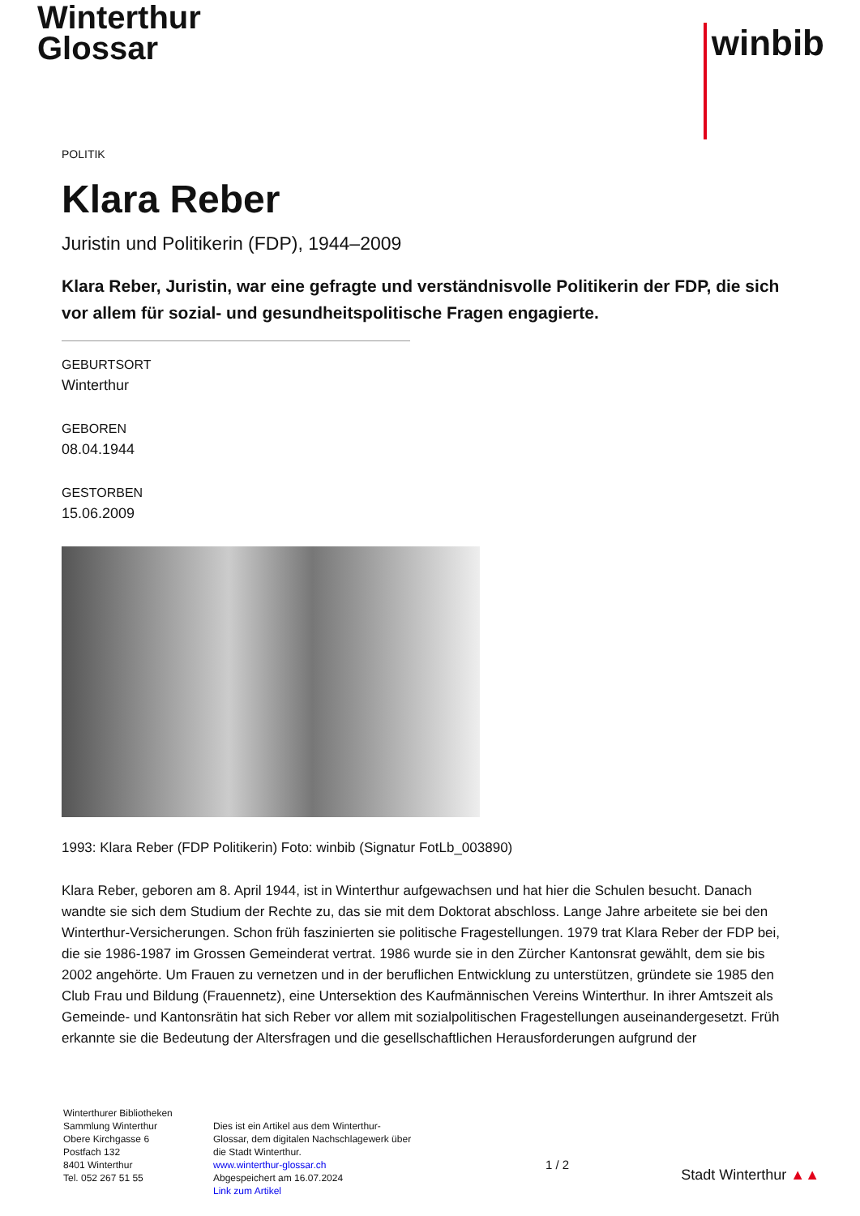Winterthur
Glossar
winbib
POLITIK
Klara Reber
Juristin und Politikerin (FDP), 1944–2009
Klara Reber, Juristin, war eine gefragte und verständnisvolle Politikerin der FDP, die sich vor allem für sozial- und gesundheitspolitische Fragen engagierte.
GEBURTSORT
Winterthur
GEBOREN
08.04.1944
GESTORBEN
15.06.2009
1993: Klara Reber (FDP Politikerin) Foto: winbib (Signatur FotLb_003890)
Klara Reber, geboren am 8. April 1944, ist in Winterthur aufgewachsen und hat hier die Schulen besucht. Danach wandte sie sich dem Studium der Rechte zu, das sie mit dem Doktorat abschloss. Lange Jahre arbeitete sie bei den Winterthur-Versicherungen. Schon früh faszinierten sie politische Fragestellungen. 1979 trat Klara Reber der FDP bei, die sie 1986-1987 im Grossen Gemeinderat vertrat. 1986 wurde sie in den Zürcher Kantonsrat gewählt, dem sie bis 2002 angehörte. Um Frauen zu vernetzen und in der beruflichen Entwicklung zu unterstützen, gründete sie 1985 den Club Frau und Bildung (Frauennetz), eine Untersektion des Kaufmännischen Vereins Winterthur. In ihrer Amtszeit als Gemeinde- und Kantonsrätin hat sich Reber vor allem mit sozialpolitischen Fragestellungen auseinandergesetzt. Früh erkannte sie die Bedeutung der Altersfragen und die gesellschaftlichen Herausforderungen aufgrund der
Winterthurer Bibliotheken
Sammlung Winterthur
Obere Kirchgasse 6
Postfach 132
8401 Winterthur
Tel. 052 267 51 55
Dies ist ein Artikel aus dem Winterthur-Glossar, dem digitalen Nachschlagewerk über die Stadt Winterthur.
www.winterthur-glossar.ch
Abgespeichert am 16.07.2024
Link zum Artikel
1 / 2
Stadt Winterthur ▲▲